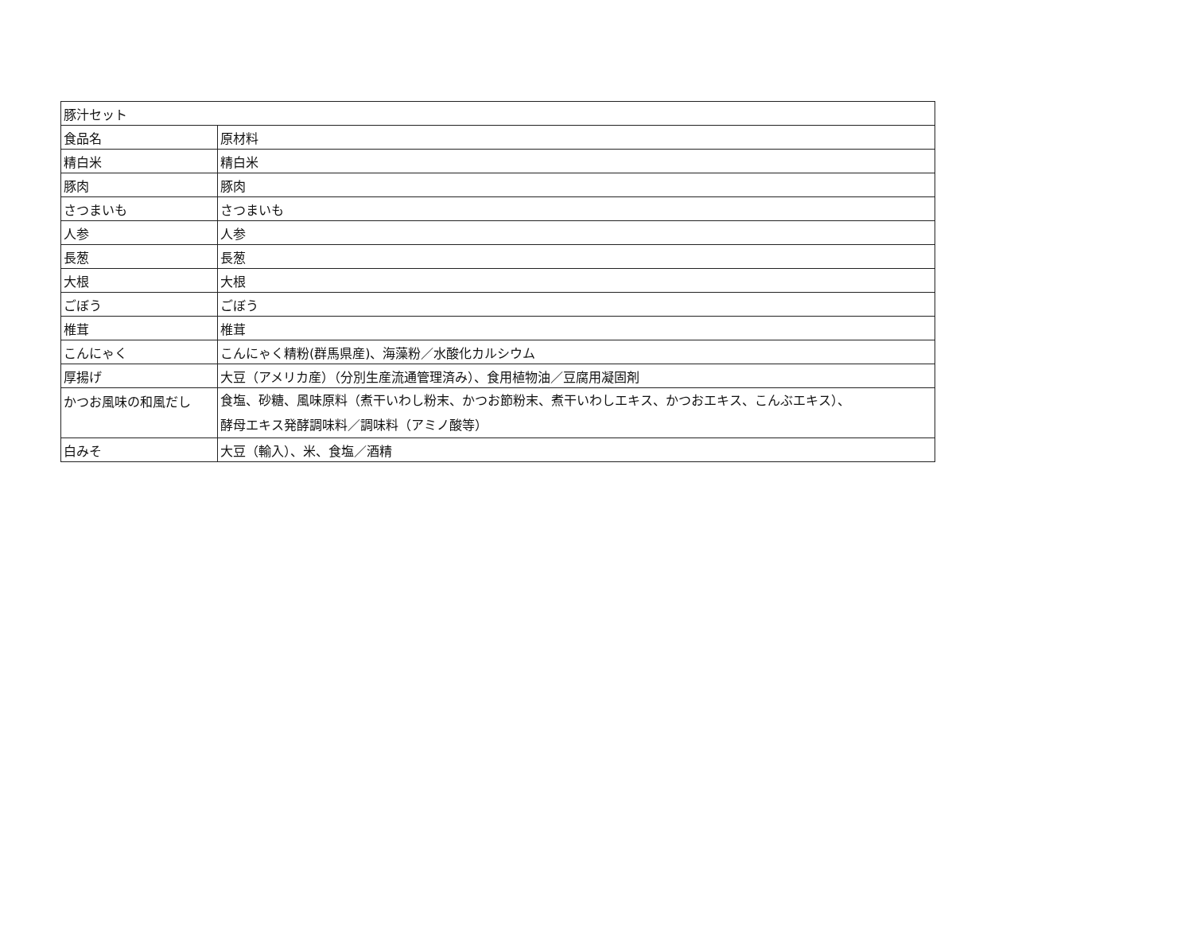| 豚汁セット | |
| 食品名 | 原材料 |
| 精白米 | 精白米 |
| 豚肉 | 豚肉 |
| さつまいも | さつまいも |
| 人参 | 人参 |
| 長葱 | 長葱 |
| 大根 | 大根 |
| ごぼう | ごぼう |
| 椎茸 | 椎茸 |
| こんにゃく | こんにゃく精粉(群馬県産)、海藻粉／水酸化カルシウム |
| 厚揚げ | 大豆（アメリカ産）（分別生産流通管理済み）、食用植物油／豆腐用凝固剤 |
| かつお風味の和風だし | 食塩、砂糖、風味原料（煮干いわし粉末、かつお節粉末、煮干いわしエキス、かつおエキス、こんぶエキス）、 酵母エキス発酵調味料／調味料（アミノ酸等） |
| 白みそ | 大豆（輸入）、米、食塩／酒精 |